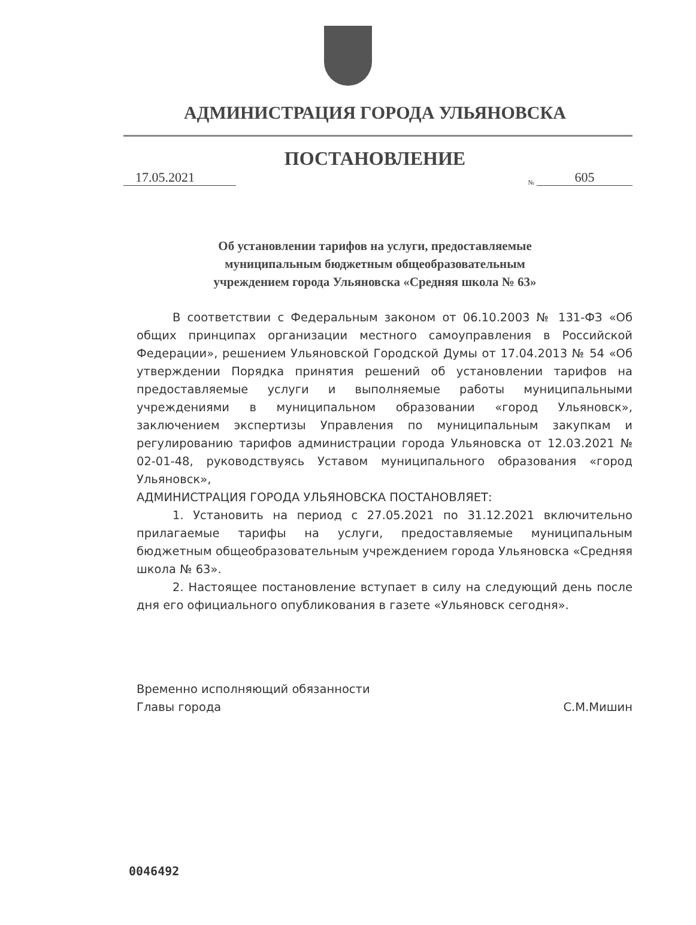АДМИНИСТРАЦИЯ ГОРОДА УЛЬЯНОВСКА
ПОСТАНОВЛЕНИЕ
17.05.2021
№ 605
Об установлении тарифов на услуги, предоставляемые
муниципальным бюджетным общеобразовательным
учреждением города Ульяновска «Средняя школа № 63»
В соответствии с Федеральным законом от 06.10.2003 № 131-ФЗ «Об общих принципах организации местного самоуправления в Российской Федерации», решением Ульяновской Городской Думы от 17.04.2013 № 54 «Об утверждении Порядка принятия решений об установлении тарифов на предоставляемые услуги и выполняемые работы муниципальными учреждениями в муниципальном образовании «город Ульяновск», заключением экспертизы Управления по муниципальным закупкам и регулированию тарифов администрации города Ульяновска от 12.03.2021 № 02-01-48, руководствуясь Уставом муниципального образования «город Ульяновск»,
АДМИНИСТРАЦИЯ ГОРОДА УЛЬЯНОВСКА ПОСТАНОВЛЯЕТ:
1. Установить на период с 27.05.2021 по 31.12.2021 включительно прилагаемые тарифы на услуги, предоставляемые муниципальным бюджетным общеобразовательным учреждением города Ульяновска «Средняя школа № 63».
2. Настоящее постановление вступает в силу на следующий день после дня его официального опубликования в газете «Ульяновск сегодня».
Временно исполняющий обязанности
Главы города
С.М.Мишин
0046492